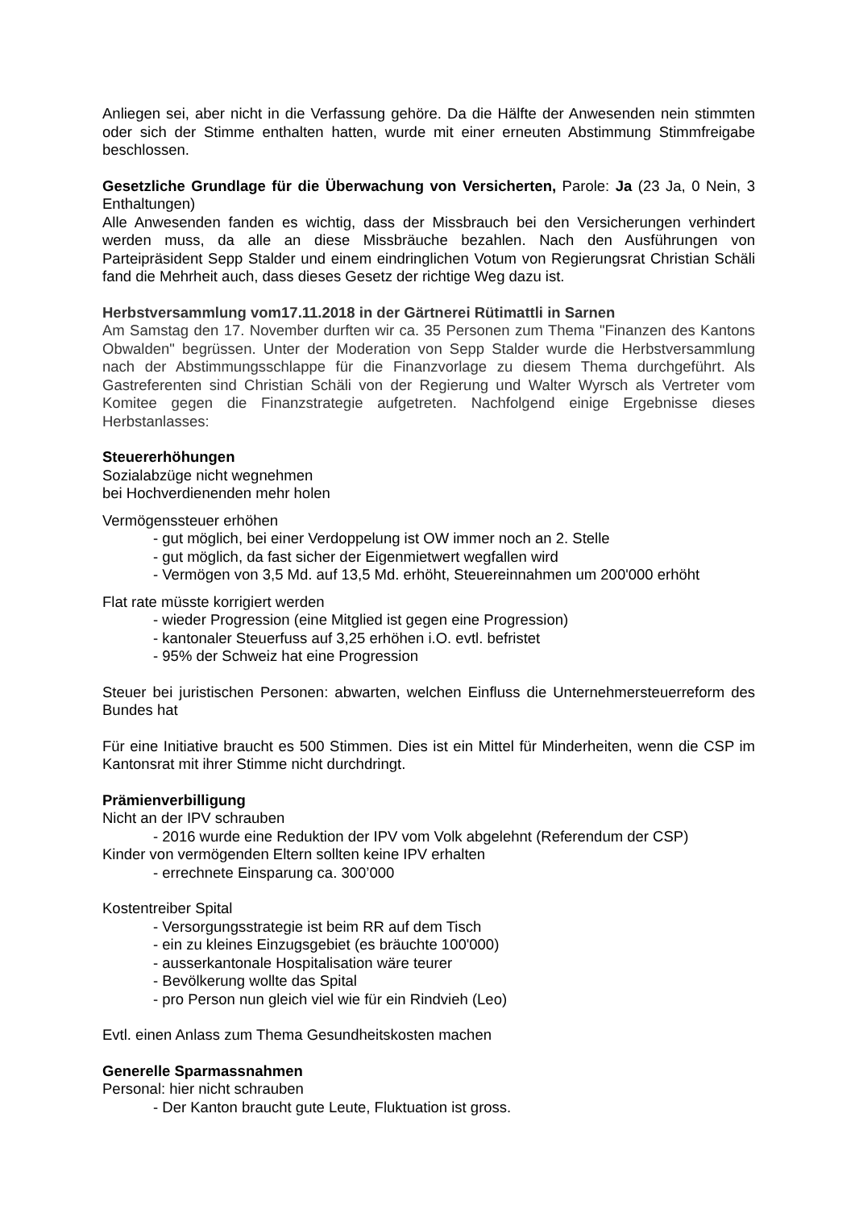Anliegen sei, aber nicht in die Verfassung gehöre. Da die Hälfte der Anwesenden nein stimmten oder sich der Stimme enthalten hatten, wurde mit einer erneuten Abstimmung Stimmfreigabe beschlossen.
Gesetzliche Grundlage für die Überwachung von Versicherten, Parole: Ja (23 Ja, 0 Nein, 3 Enthaltungen)
Alle Anwesenden fanden es wichtig, dass der Missbrauch bei den Versicherungen verhindert werden muss, da alle an diese Missbräuche bezahlen. Nach den Ausführungen von Parteipräsident Sepp Stalder und einem eindringlichen Votum von Regierungsrat Christian Schäli fand die Mehrheit auch, dass dieses Gesetz der richtige Weg dazu ist.
Herbstversammlung vom17.11.2018 in der Gärtnerei Rütimattli in Sarnen
Am Samstag den 17. November durften wir ca. 35 Personen zum Thema "Finanzen des Kantons Obwalden" begrüssen. Unter der Moderation von Sepp Stalder wurde die Herbstversammlung nach der Abstimmungsschlappe für die Finanzvorlage zu diesem Thema durchgeführt. Als Gastreferenten sind Christian Schäli von der Regierung und Walter Wyrsch als Vertreter vom Komitee gegen die Finanzstrategie aufgetreten. Nachfolgend einige Ergebnisse dieses Herbstanlasses:
Steuererhöhungen
Sozialabzüge nicht wegnehmen
bei Hochverdienenden mehr holen
Vermögenssteuer erhöhen
- gut möglich, bei einer Verdoppelung ist OW immer noch an 2. Stelle
- gut möglich, da fast sicher der Eigenmietwert wegfallen wird
- Vermögen von 3,5 Md. auf 13,5 Md. erhöht, Steuereinnahmen um 200'000 erhöht
Flat rate müsste korrigiert werden
- wieder Progression (eine Mitglied ist gegen eine Progression)
- kantonaler Steuerfuss auf 3,25 erhöhen i.O. evtl. befristet
- 95% der Schweiz hat eine Progression
Steuer bei juristischen Personen: abwarten, welchen Einfluss die Unternehmersteuerreform des Bundes hat
Für eine Initiative braucht es 500 Stimmen. Dies ist ein Mittel für Minderheiten, wenn die CSP im Kantonsrat mit ihrer Stimme nicht durchdringt.
Prämienverbilligung
Nicht an der IPV schrauben
- 2016 wurde eine Reduktion der IPV vom Volk abgelehnt (Referendum der CSP)
Kinder von vermögenden Eltern sollten keine IPV erhalten
- errechnete Einsparung ca. 300’000
Kostentreiber Spital
- Versorgungsstrategie ist beim RR auf dem Tisch
- ein zu kleines Einzugsgebiet (es bräuchte 100'000)
- ausserkantonale Hospitalisation wäre teurer
- Bevölkerung wollte das Spital
- pro Person nun gleich viel wie für ein Rindvieh (Leo)
Evtl. einen Anlass zum Thema Gesundheitskosten machen
Generelle Sparmassnahmen
Personal: hier nicht schrauben
- Der Kanton braucht gute Leute, Fluktuation ist gross.